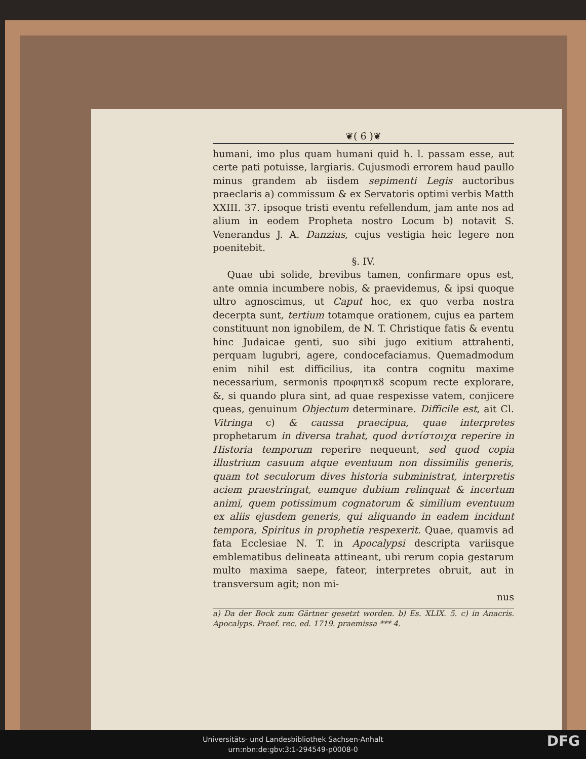❦( 6 )❦
humani, imo plus quam humani quid h. l. passam esse, aut certe pati potuisse, largiaris. Cujusmodi errorem haud paullo minus grandem ab iisdem sepimenti Legis auctoribus praeclaris a) commissum & ex Servatoris optimi verbis Matth XXIII. 37. ipsoque tristi eventu refellendum, jam ante nos ad alium in eodem Propheta nostro Locum b) notavit S. Venerandus J. A. Danzius, cujus vestigia heic legere non poenitebit.
§. IV.
Quae ubi solide, brevibus tamen, confirmare opus est, ante omnia incumbere nobis, & praevidemus, & ipsi quoque ultro agnoscimus, ut Caput hoc, ex quo verba nostra decerpta sunt, tertium totamque orationem, cujus ea partem constituunt non ignobilem, de N. T. Christique fatis & eventu hinc Judaicae genti, suo sibi jugo exitium attrahenti, perquam lugubri, agere, condocefaciamus. Quemadmodum enim nihil est difficilius, ita contra cognitu maxime necessarium, sermonis προφητικȣ scopum recte explorare, &, si quando plura sint, ad quae respexisse vatem, conjicere queas, genuinum Objectum determinare. Difficile est, ait Cl. Vitringa c) & caussa praecipua, quae interpretes prophetarum in diversa trahat, quod ἀντίστοιχα reperire in Historia temporum reperire nequeunt, sed quod copia illustrium casuum atque eventuum non dissimilis generis, quam tot seculorum dives historia subministrat, interpretis aciem praestringat, eumque dubium relinquat & incertum animi, quem potissimum cognatorum & similium eventuum ex aliis ejusdem generis, qui aliquando in eadem incidunt tempora, Spiritus in prophetia respexerit. Quae, quamvis ad fata Ecclesiae N. T. in Apocalypsi descripta variisque emblematibus delineata attineant, ubi rerum copia gestarum multo maxima saepe, fateor, interpretes obruit, aut in transversum agit; non mi-
nus
a) Da der Bock zum Gärtner gesetzt worden. b) Es. XLIX. 5. c) in Anacris. Apocalyps. Praef. rec. ed. 1719. praemissa *** 4.
Universitäts- und Landesbibliothek Sachsen-Anhalt
urn:nbn:de:gbv:3:1-294549-p0008-0
DFG